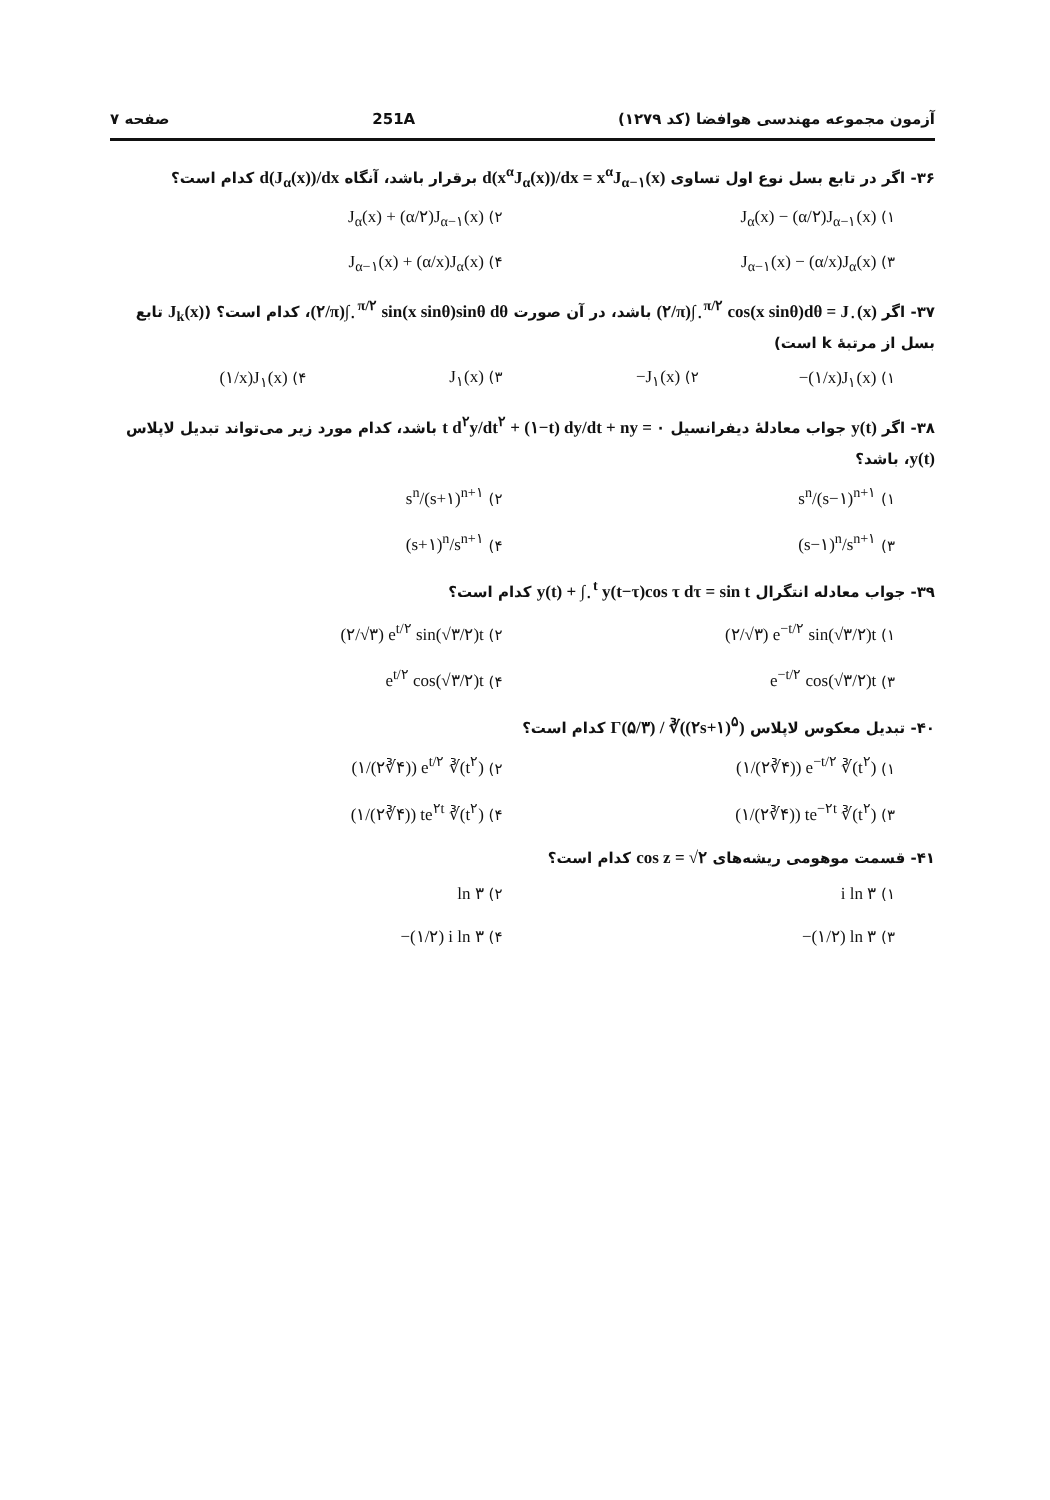آزمون مجموعه مهندسی هوافضا (کد ۱۲۷۹) 251A صفحه ۷
۳۶- اگر در تابع بسل نوع اول تساوی d(x<sup>α</sup>J<sub>α</sub>(x))/dx = x<sup>α</sup>J<sub>α−۱</sub>(x) برقرار باشد، آنگاه d(J<sub>α</sub>(x))/dx کدام است؟
۱) J<sub>α</sub>(x) − (α/۲)J<sub>α−۱</sub>(x)
۲) J<sub>α</sub>(x) + (α/۲)J<sub>α−۱</sub>(x)
۳) J<sub>α−۱</sub>(x) − (α/x)J<sub>α</sub>(x)
۴) J<sub>α−۱</sub>(x) + (α/x)J<sub>α</sub>(x)
۳۷- اگر (۲/π)∫<sub>۰</sub><sup>π/۲</sup> cos(x sinθ)dθ = J<sub>۰</sub>(x) باشد، در آن صورت (۲/π)∫<sub>۰</sub><sup>π/۲</sup> sin(x sinθ)sinθ dθ، کدام است؟ (J<sub>k</sub>(x) تابع بسل از مرتبهٔ k است)
۱) −(۱/x)J<sub>۱</sub>(x)
۲) −J<sub>۱</sub>(x)
۳) J<sub>۱</sub>(x)
۴) (۱/x)J<sub>۱</sub>(x)
۳۸- اگر y(t) جواب معادلهٔ دیفرانسیل t d<sup>۲</sup>y/dt<sup>۲</sup> + (۱−t) dy/dt + ny = ۰ باشد، کدام مورد زیر می‌تواند تبدیل لاپلاس y(t)، باشد؟
۱) s<sup>n</sup>/(s−۱)<sup>n+۱</sup>
۲) s<sup>n</sup>/(s+۱)<sup>n+۱</sup>
۳) (s−۱)<sup>n</sup>/s<sup>n+۱</sup>
۴) (s+۱)<sup>n</sup>/s<sup>n+۱</sup>
۳۹- جواب معادله انتگرال y(t) + ∫<sub>۰</sub><sup>t</sup> y(t−τ)cos τ dτ = sin t کدام است؟
۱) (۲/√۳) e<sup>−t/۲</sup> sin(√۳/۲)t
۲) (۲/√۳) e<sup>t/۲</sup> sin(√۳/۲)t
۳) e<sup>−t/۲</sup> cos(√۳/۲)t
۴) e<sup>t/۲</sup> cos(√۳/۲)t
۴۰- تبدیل معکوس لاپلاس Γ(۵/۳) / ∛((۲s+۱)<sup>۵</sup>) کدام است؟
۱) (۱/(۲∛۴)) e<sup>−t/۲</sup> ∛(t<sup>۲</sup>)
۲) (۱/(۲∛۴)) e<sup>t/۲</sup> ∛(t<sup>۲</sup>)
۳) (۱/(۲∛۴)) te<sup>−۲t</sup> ∛(t<sup>۲</sup>)
۴) (۱/(۲∛۴)) te<sup>۲t</sup> ∛(t<sup>۲</sup>)
۴۱- قسمت موهومی ریشه‌های cos z = √۲ کدام است؟
۱) i ln ۳
۲) ln ۳
۳) −(۱/۲) ln ۳
۴) −(۱/۲) i ln ۳